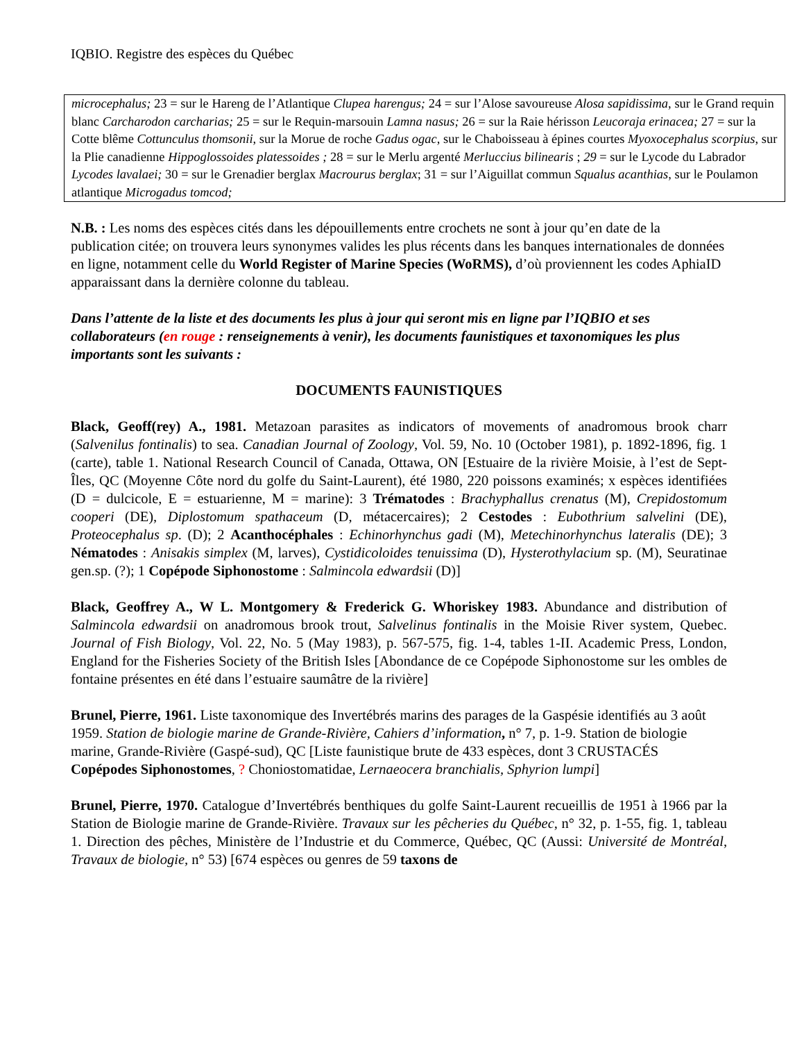IQBIO. Registre des espèces du Québec
microcephalus; 23 = sur le Hareng de l’Atlantique Clupea harengus; 24 = sur l’Alose savoureuse Alosa sapidissima, sur le Grand requin blanc Carcharodon carcharias; 25 = sur le Requin-marsouin Lamna nasus; 26 = sur la Raie hérisson Leucoraja erinacea; 27 = sur la Cotte blême Cottunculus thomsonii, sur la Morue de roche Gadus ogac, sur le Chaboisseau à épines courtes Myoxocephalus scorpius, sur la Plie canadienne Hippoglossoides platessoides ; 28 = sur le Merlu argenté Merluccius bilinearis ; 29 = sur le Lycode du Labrador Lycodes lavalaei; 30 = sur le Grenadier berglax Macrourus berglax; 31 = sur l’Aiguillat commun Squalus acanthias, sur le Poulamon atlantique Microgadus tomcod;
N.B. : Les noms des espèces cités dans les dépouillements entre crochets ne sont à jour qu’en date de la publication citée; on trouvera leurs synonymes valides les plus récents dans les banques internationales de données en ligne, notamment celle du World Register of Marine Species (WoRMS), d’où proviennent les codes AphiaID apparaissant dans la dernière colonne du tableau.
Dans l’attente de la liste et des documents les plus à jour qui seront mis en ligne par l’IQBIO et ses collaborateurs (en rouge : renseignements à venir), les documents faunistiques et taxonomiques les plus importants sont les suivants :
DOCUMENTS FAUNISTIQUES
Black, Geoff(rey) A., 1981. Metazoan parasites as indicators of movements of anadromous brook charr (Salvenilus fontinalis) to sea. Canadian Journal of Zoology, Vol. 59, No. 10 (October 1981), p. 1892-1896, fig. 1 (carte), table 1. National Research Council of Canada, Ottawa, ON [Estuaire de la rivière Moisie, à l’est de Sept-Îles, QC (Moyenne Côte nord du golfe du Saint-Laurent), été 1980, 220 poissons examinés; x espèces identifiées (D = dulcicole, E = estuarienne, M = marine): 3 Trématodes : Brachyphallus crenatus (M), Crepidostomum cooperi (DE), Diplostomum spathaceum (D, métacercaires); 2 Cestodes : Eubothrium salvelini (DE), Proteocephalus sp. (D); 2 Acanthocéphales : Echinorhynchus gadi (M), Metechinorhynchus lateralis (DE); 3 Nématodes : Anisakis simplex (M, larves), Cystidicoloides tenuissima (D), Hysterothylacium sp. (M), Seuratinae gen.sp. (?); 1 Copépode Siphonostome : Salmincola edwardsii (D)]
Black, Geoffrey A., W L. Montgomery & Frederick G. Whoriskey 1983. Abundance and distribution of Salmincola edwardsii on anadromous brook trout, Salvelinus fontinalis in the Moisie River system, Quebec. Journal of Fish Biology, Vol. 22, No. 5 (May 1983), p. 567-575, fig. 1-4, tables 1-II. Academic Press, London, England for the Fisheries Society of the British Isles [Abondance de ce Copépode Siphonostome sur les ombles de fontaine présentes en été dans l’estuaire saumâtre de la rivière]
Brunel, Pierre, 1961. Liste taxonomique des Invertébrés marins des parages de la Gaspésie identifiés au 3 août 1959. Station de biologie marine de Grande-Rivière, Cahiers d’information, n° 7, p. 1-9. Station de biologie marine, Grande-Rivière (Gaspé-sud), QC [Liste faunistique brute de 433 espèces, dont 3 CRUSTACÉS Copépodes Siphonostomes, ? Choniostomatidae, Lernaeocera branchialis, Sphyrion lumpi]
Brunel, Pierre, 1970. Catalogue d’Invertébrés benthiques du golfe Saint-Laurent recueillis de 1951 à 1966 par la Station de Biologie marine de Grande-Rivière. Travaux sur les pêcheries du Québec, n° 32, p. 1-55, fig. 1, tableau 1. Direction des pêches, Ministère de l’Industrie et du Commerce, Québec, QC (Aussi: Université de Montréal, Travaux de biologie, n° 53) [674 espèces ou genres de 59 taxons de